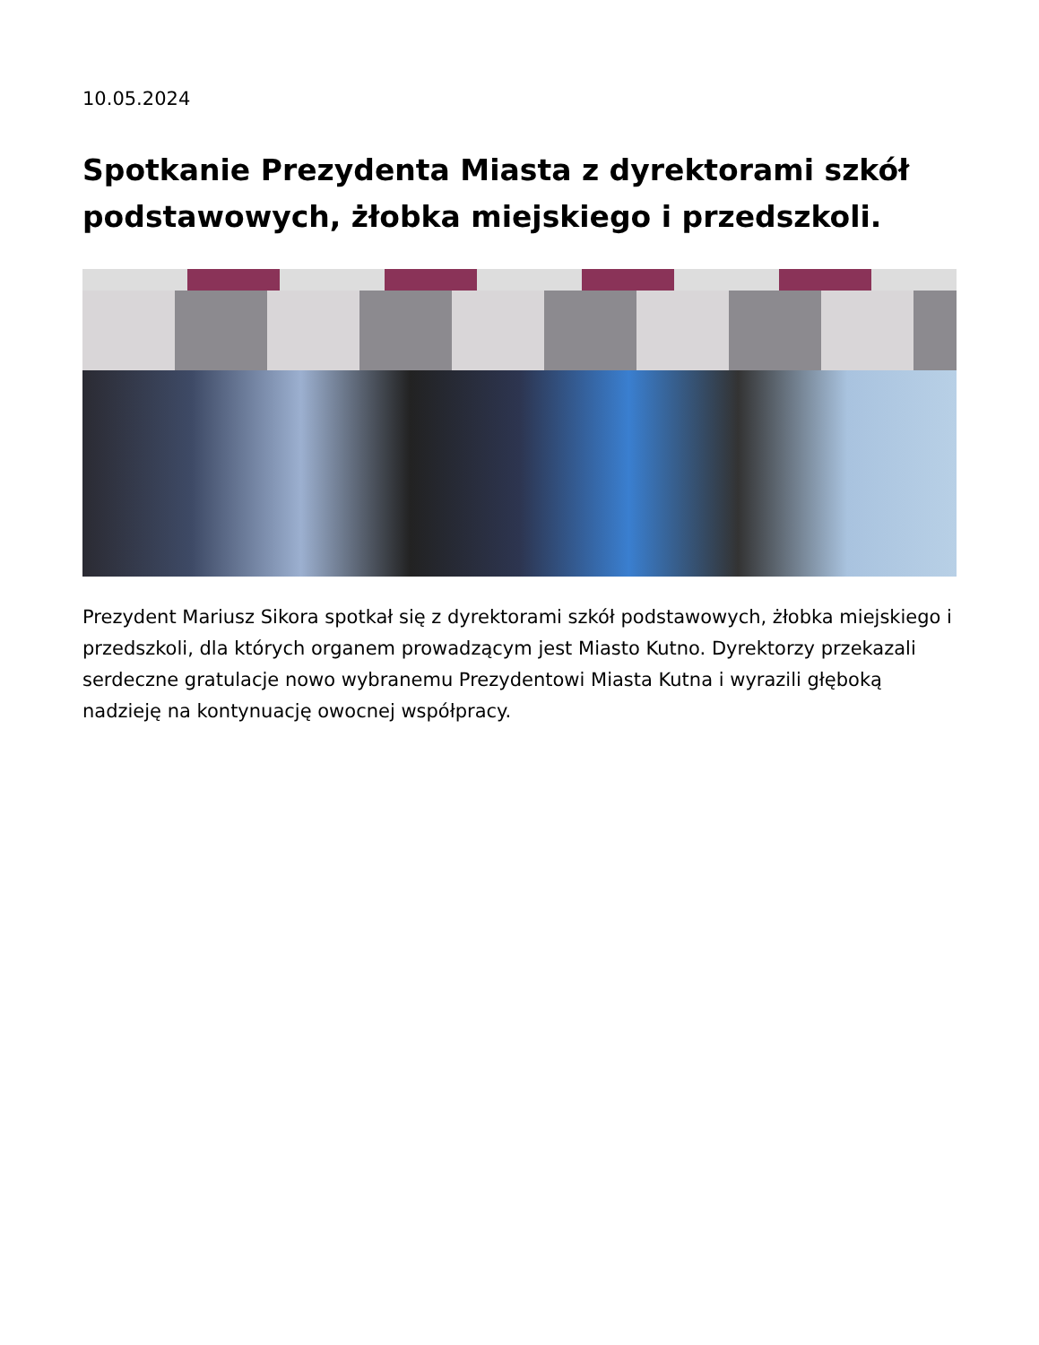10.05.2024
Spotkanie Prezydenta Miasta z dyrektorami szkół podstawowych, żłobka miejskiego i przedszkoli.
Prezydent Mariusz Sikora spotkał się z dyrektorami szkół podstawowych, żłobka miejskiego i przedszkoli, dla których organem prowadzącym jest Miasto Kutno. Dyrektorzy przekazali serdeczne gratulacje nowo wybranemu Prezydentowi Miasta Kutna i wyrazili głęboką nadzieję na kontynuację owocnej współpracy.